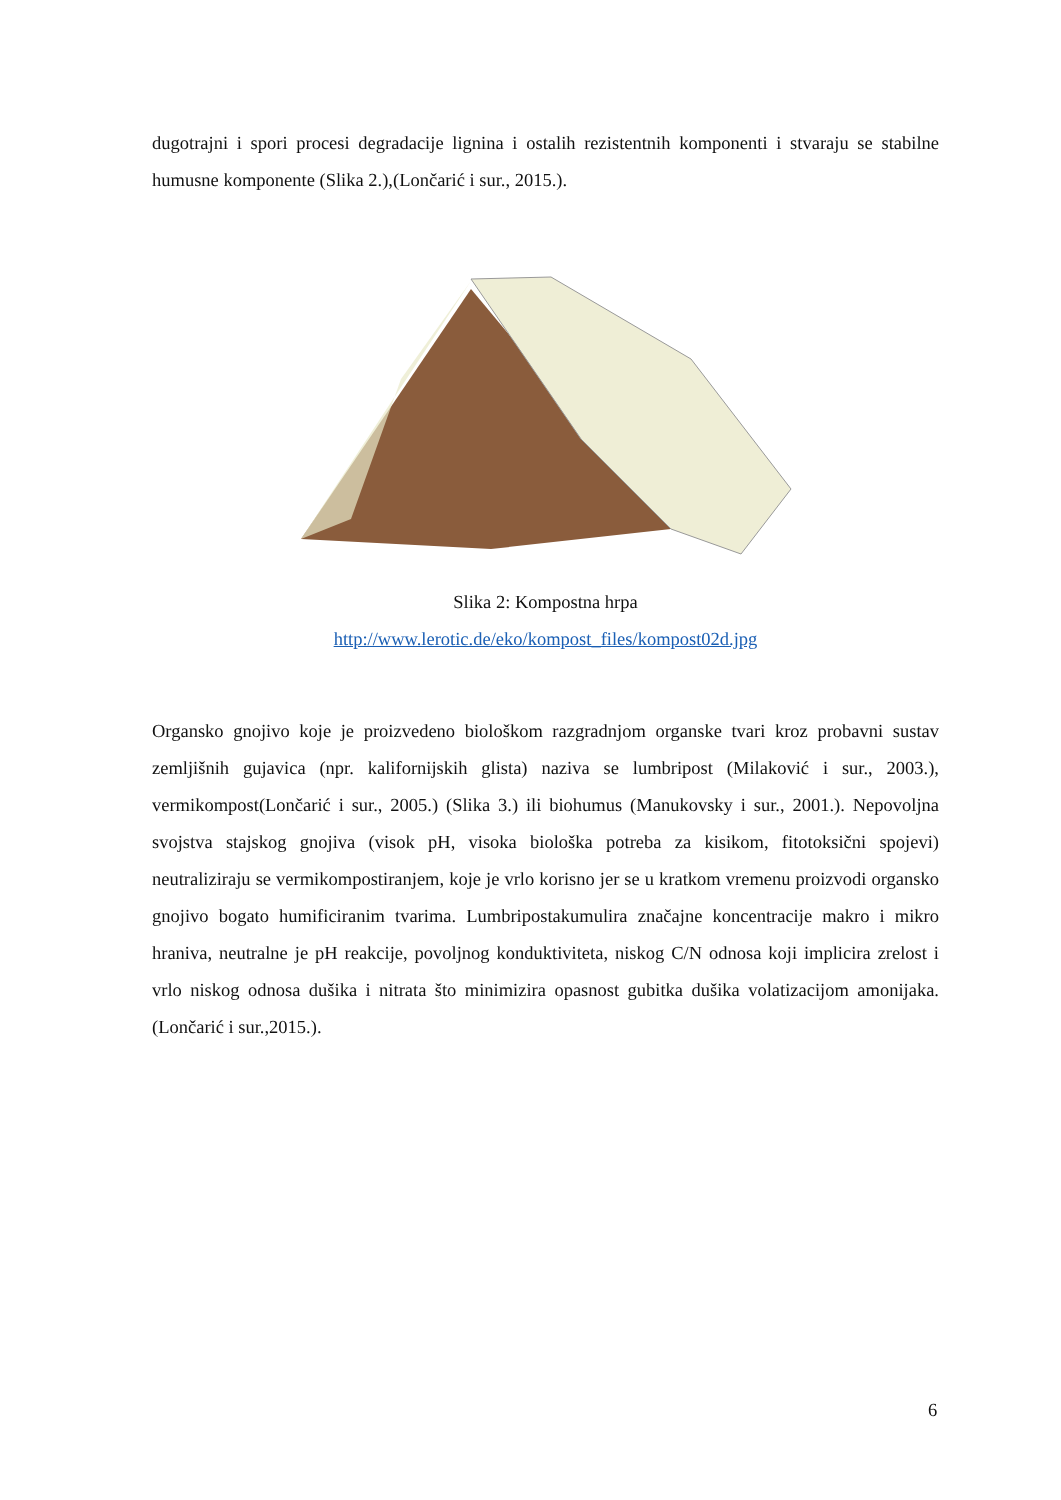dugotrajni i spori procesi degradacije lignina i ostalih rezistentnih komponenti i stvaraju se stabilne humusne komponente (Slika 2.),(Lončarić i sur., 2015.).
Slika 2: Kompostna hrpa
http://www.lerotic.de/eko/kompost_files/kompost02d.jpg
Organsko gnojivo koje je proizvedeno biološkom razgradnjom organske tvari kroz probavni sustav zemljišnih gujavica (npr. kalifornijskih glista) naziva se lumbripost (Milaković i sur., 2003.), vermikompost(Lončarić i sur., 2005.) (Slika 3.) ili biohumus (Manukovsky i sur., 2001.). Nepovoljna svojstva stajskog gnojiva (visok pH, visoka biološka potreba za kisikom, fitotoksični spojevi) neutraliziraju se vermikompostiranjem, koje je vrlo korisno jer se u kratkom vremenu proizvodi organsko gnojivo bogato humificiranim tvarima. Lumbripostakumulira značajne koncentracije makro i mikro hraniva, neutralne je pH reakcije, povoljnog konduktiviteta, niskog C/N odnosa koji implicira zrelost i vrlo niskog odnosa dušika i nitrata što minimizira opasnost gubitka dušika volatizacijom amonijaka. (Lončarić i sur.,2015.).
6